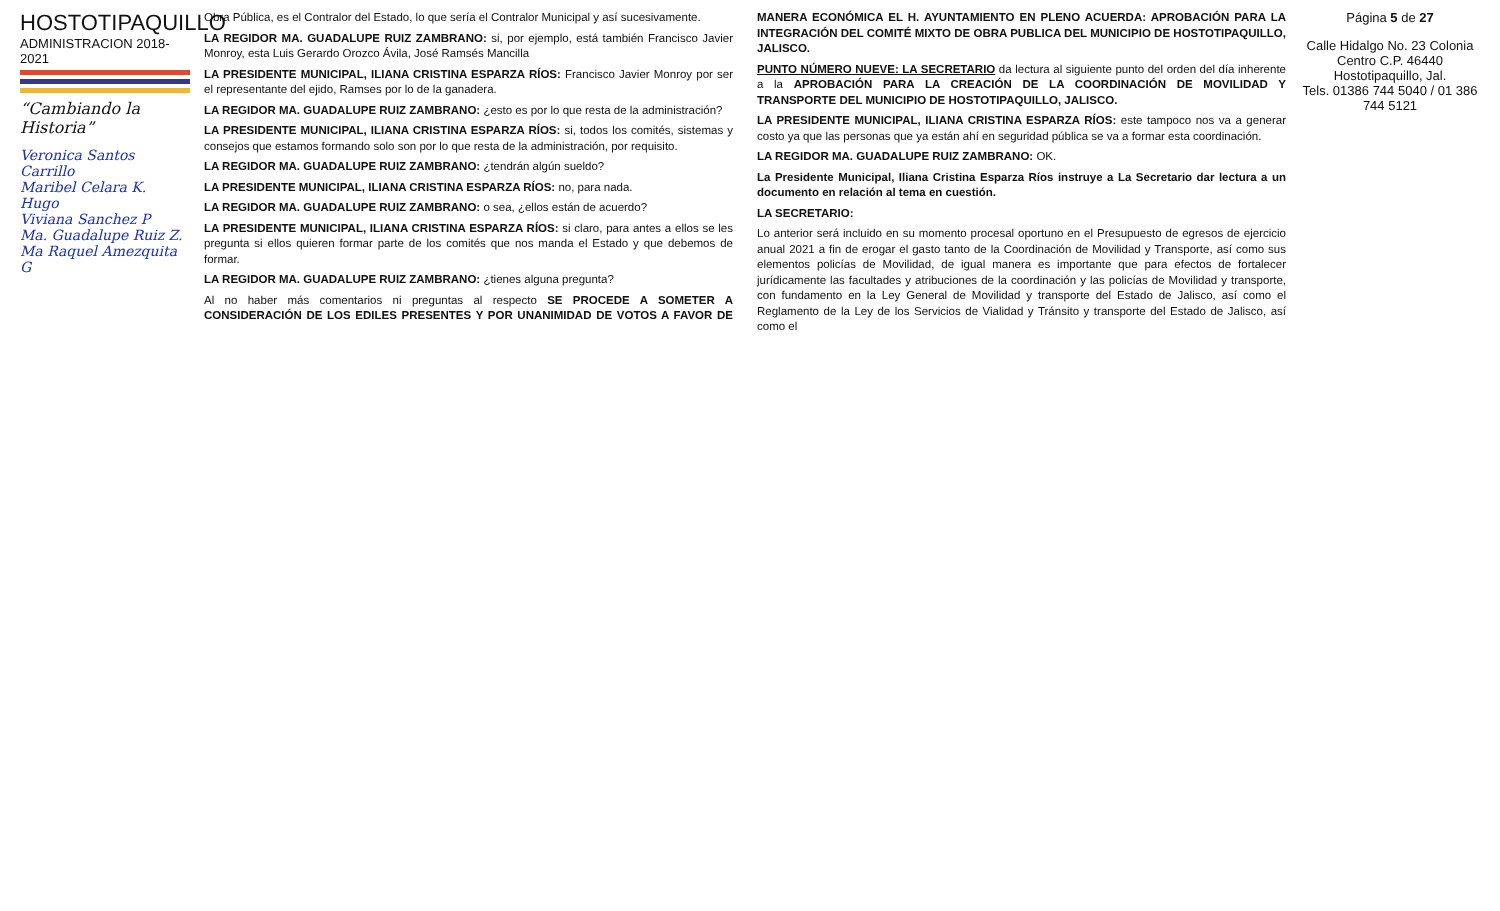HOSTOTIPAQUILLO
ADMINISTRACION 2018-2021
“Cambiando la Historia”
Veronica Santos Carrillo
Maribel Celara K.
Hugo
Viviana Sanchez P
Ma. Guadalupe Ruiz Z.
Ma Raquel Amezquita G
Obra Pública, es el Contralor del Estado, lo que sería el Contralor Municipal y así sucesivamente.
LA REGIDOR MA. GUADALUPE RUIZ ZAMBRANO: si, por ejemplo, está también Francisco Javier Monroy, esta Luis Gerardo Orozco Ávila, José Ramsés Mancilla
LA PRESIDENTE MUNICIPAL, ILIANA CRISTINA ESPARZA RÍOS: Francisco Javier Monroy por ser el representante del ejido, Ramses por lo de la ganadera.
LA REGIDOR MA. GUADALUPE RUIZ ZAMBRANO: ¿esto es por lo que resta de la administración?
LA PRESIDENTE MUNICIPAL, ILIANA CRISTINA ESPARZA RÍOS: si, todos los comités, sistemas y consejos que estamos formando solo son por lo que resta de la administración, por requisito.
LA REGIDOR MA. GUADALUPE RUIZ ZAMBRANO: ¿tendrán algún sueldo?
LA PRESIDENTE MUNICIPAL, ILIANA CRISTINA ESPARZA RÍOS: no, para nada.
LA REGIDOR MA. GUADALUPE RUIZ ZAMBRANO: o sea, ¿ellos están de acuerdo?
LA PRESIDENTE MUNICIPAL, ILIANA CRISTINA ESPARZA RÍOS: si claro, para antes a ellos se les pregunta si ellos quieren formar parte de los comités que nos manda el Estado y que debemos de formar.
LA REGIDOR MA. GUADALUPE RUIZ ZAMBRANO: ¿tienes alguna pregunta?
Al no haber más comentarios ni preguntas al respecto SE PROCEDE A SOMETER A CONSIDERACIÓN DE LOS EDILES PRESENTES Y POR UNANIMIDAD DE VOTOS A FAVOR DE MANERA ECONÓMICA EL H. AYUNTAMIENTO EN PLENO ACUERDA: APROBACIÓN PARA LA INTEGRACIÓN DEL COMITÉ MIXTO DE OBRA PUBLICA DEL MUNICIPIO DE HOSTOTIPAQUILLO, JALISCO.
PUNTO NÚMERO NUEVE: LA SECRETARIO da lectura al siguiente punto del orden del día inherente a la APROBACIÓN PARA LA CREACIÓN DE LA COORDINACIÓN DE MOVILIDAD Y TRANSPORTE DEL MUNICIPIO DE HOSTOTIPAQUILLO, JALISCO.
LA PRESIDENTE MUNICIPAL, ILIANA CRISTINA ESPARZA RÍOS: este tampoco nos va a generar costo ya que las personas que ya están ahí en seguridad pública se va a formar esta coordinación.
LA REGIDOR MA. GUADALUPE RUIZ ZAMBRANO: OK.
La Presidente Municipal, Iliana Cristina Esparza Ríos instruye a La Secretario dar lectura a un documento en relación al tema en cuestión.
LA SECRETARIO:
Lo anterior será incluido en su momento procesal oportuno en el Presupuesto de egresos de ejercicio anual 2021 a fin de erogar el gasto tanto de la Coordinación de Movilidad y Transporte, así como sus elementos policías de Movilidad, de igual manera es importante que para efectos de fortalecer jurídicamente las facultades y atribuciones de la coordinación y las policías de Movilidad y transporte, con fundamento en la Ley General de Movilidad y transporte del Estado de Jalisco, así como el Reglamento de la Ley de los Servicios de Vialidad y Tránsito y transporte del Estado de Jalisco, así como el
Página 5 de 27
Calle Hidalgo No. 23 Colonia Centro C.P. 46440
Hostotipaquillo, Jal.
Tels. 01386 744 5040 / 01 386 744 5121